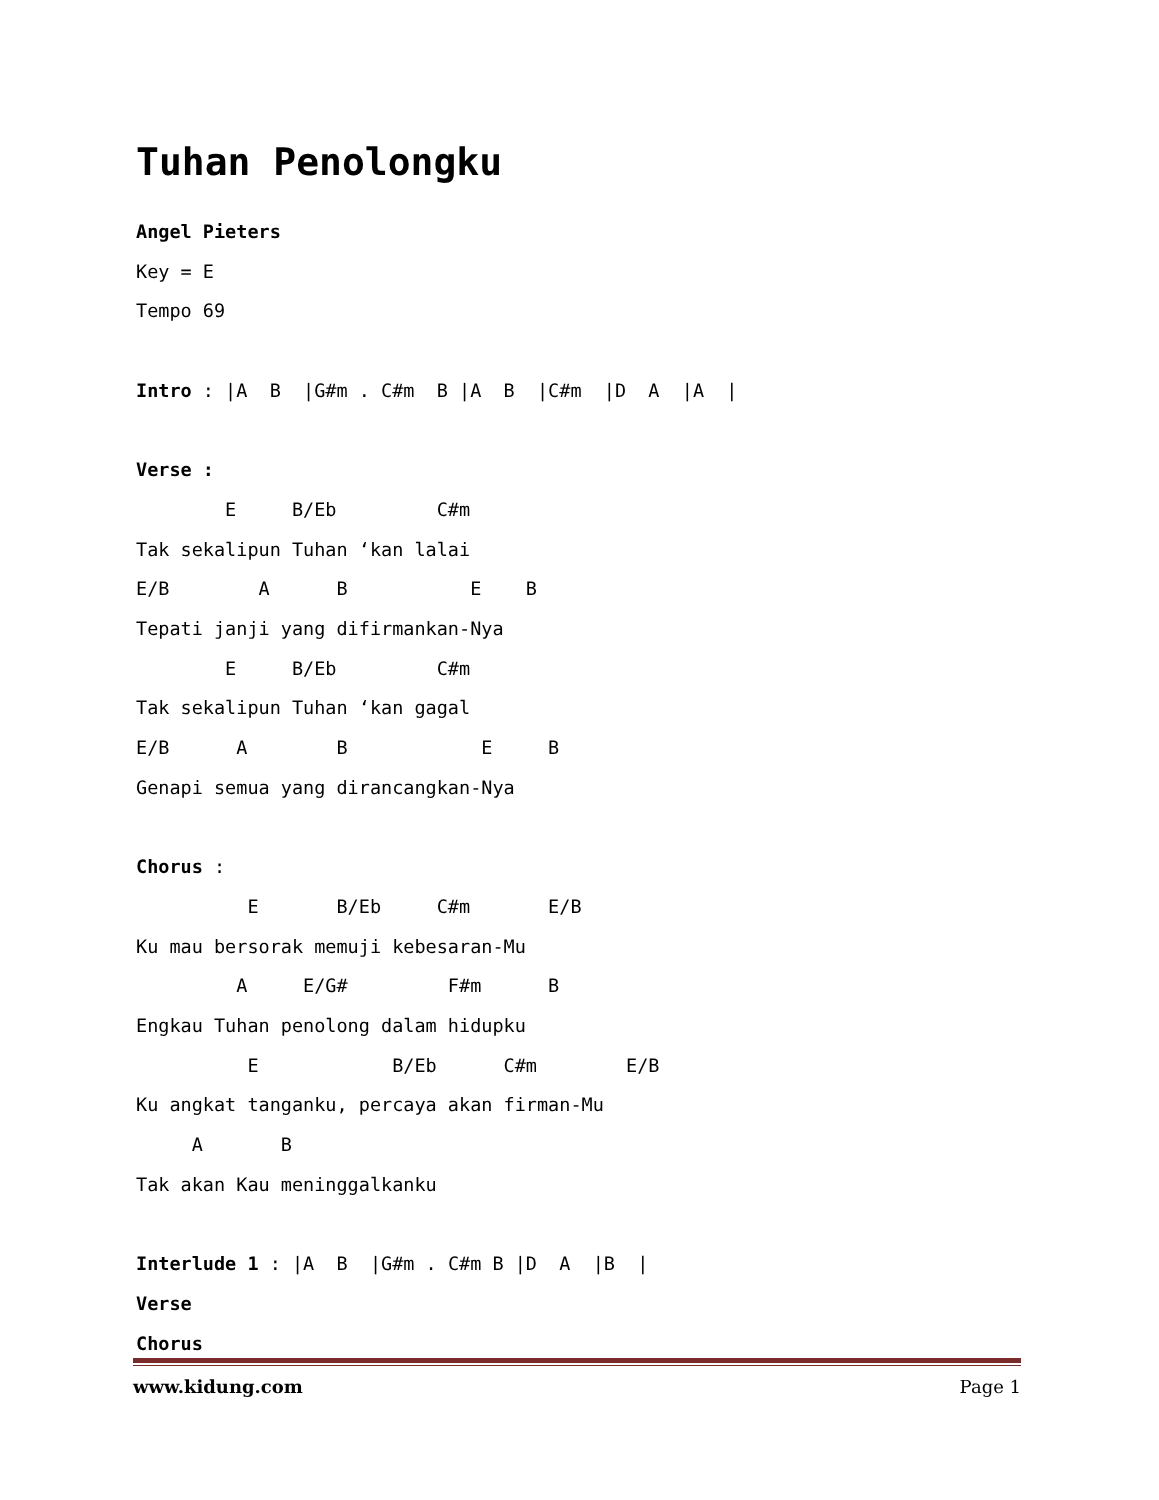Tuhan Penolongku
Angel Pieters
Key = E
Tempo 69

Intro : |A  B  |G#m . C#m  B |A  B  |C#m  |D  A  |A  |

Verse :
        E     B/Eb         C#m
Tak sekalipun Tuhan ‘kan lalai
E/B        A      B           E    B
Tepati janji yang difirmankan-Nya
        E     B/Eb         C#m
Tak sekalipun Tuhan ‘kan gagal
E/B      A        B            E     B
Genapi semua yang dirancangkan-Nya

Chorus :
          E       B/Eb     C#m       E/B
Ku mau bersorak memuji kebesaran-Mu
         A     E/G#         F#m      B
Engkau Tuhan penolong dalam hidupku
          E            B/Eb      C#m        E/B
Ku angkat tanganku, percaya akan firman-Mu
     A       B
Tak akan Kau meninggalkanku

Interlude 1 : |A  B  |G#m . C#m B |D  A  |B  |
Verse
Chorus
www.kidung.com Page 1